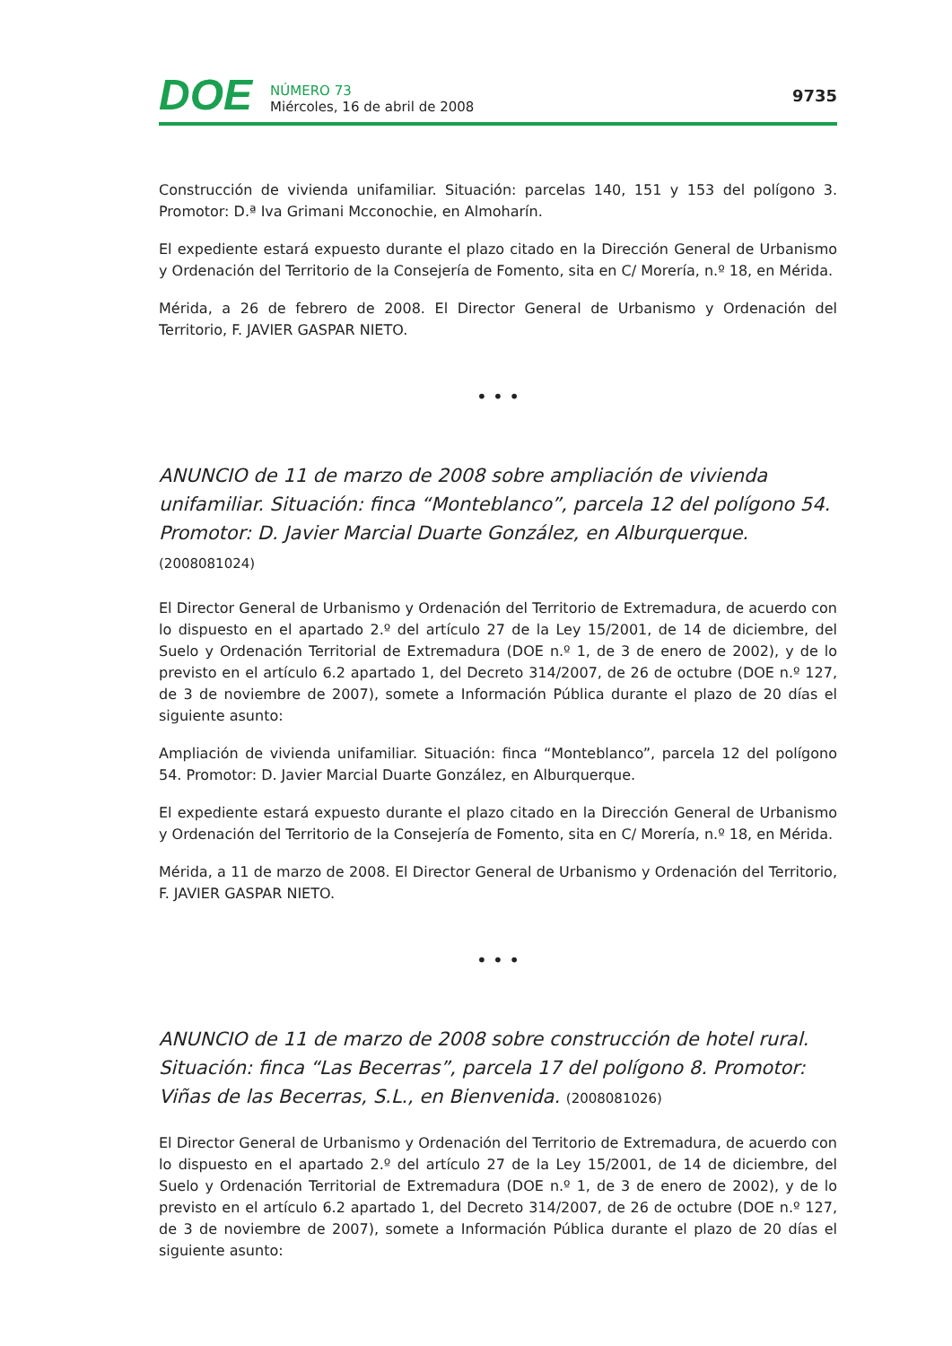DOE
NÚMERO 73
Miércoles, 16 de abril de 2008
9735
Construcción de vivienda unifamiliar. Situación: parcelas 140, 151 y 153 del polígono 3. Promotor: D.ª Iva Grimani Mcconochie, en Almoharín.
El expediente estará expuesto durante el plazo citado en la Dirección General de Urbanismo y Ordenación del Territorio de la Consejería de Fomento, sita en C/ Morería, n.º 18, en Mérida.
Mérida, a 26 de febrero de 2008. El Director General de Urbanismo y Ordenación del Territorio, F. JAVIER GASPAR NIETO.
• • •
ANUNCIO de 11 de marzo de 2008 sobre ampliación de vivienda unifamiliar. Situación: finca “Monteblanco”, parcela 12 del polígono 54. Promotor: D. Javier Marcial Duarte González, en Alburquerque. (2008081024)
El Director General de Urbanismo y Ordenación del Territorio de Extremadura, de acuerdo con lo dispuesto en el apartado 2.º del artículo 27 de la Ley 15/2001, de 14 de diciembre, del Suelo y Ordenación Territorial de Extremadura (DOE n.º 1, de 3 de enero de 2002), y de lo previsto en el artículo 6.2 apartado 1, del Decreto 314/2007, de 26 de octubre (DOE n.º 127, de 3 de noviembre de 2007), somete a Información Pública durante el plazo de 20 días el siguiente asunto:
Ampliación de vivienda unifamiliar. Situación: finca “Monteblanco”, parcela 12 del polígono 54. Promotor: D. Javier Marcial Duarte González, en Alburquerque.
El expediente estará expuesto durante el plazo citado en la Dirección General de Urbanismo y Ordenación del Territorio de la Consejería de Fomento, sita en C/ Morería, n.º 18, en Mérida.
Mérida, a 11 de marzo de 2008. El Director General de Urbanismo y Ordenación del Territorio, F. JAVIER GASPAR NIETO.
• • •
ANUNCIO de 11 de marzo de 2008 sobre construcción de hotel rural. Situación: finca “Las Becerras”, parcela 17 del polígono 8. Promotor: Viñas de las Becerras, S.L., en Bienvenida. (2008081026)
El Director General de Urbanismo y Ordenación del Territorio de Extremadura, de acuerdo con lo dispuesto en el apartado 2.º del artículo 27 de la Ley 15/2001, de 14 de diciembre, del Suelo y Ordenación Territorial de Extremadura (DOE n.º 1, de 3 de enero de 2002), y de lo previsto en el artículo 6.2 apartado 1, del Decreto 314/2007, de 26 de octubre (DOE n.º 127, de 3 de noviembre de 2007), somete a Información Pública durante el plazo de 20 días el siguiente asunto: